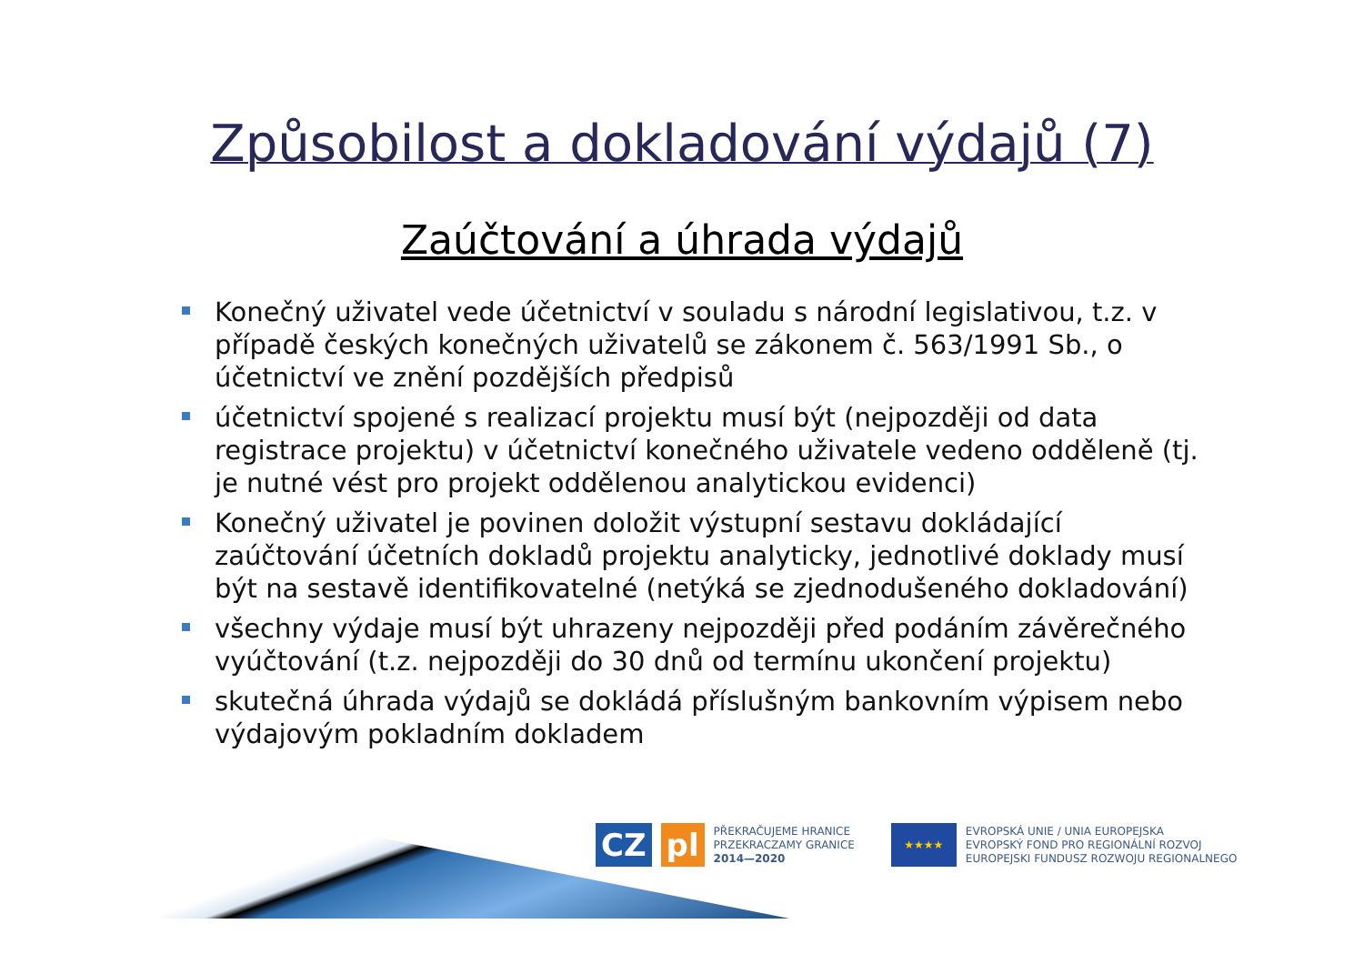Způsobilost a dokladování výdajů (7)
Zaúčtování a úhrada výdajů
Konečný uživatel vede účetnictví v souladu s národní legislativou, t.z. v případě českých konečných uživatelů se zákonem č. 563/1991 Sb., o účetnictví ve znění pozdějších předpisů
účetnictví spojené s realizací projektu musí být (nejpozději od data registrace projektu) v účetnictví konečného uživatele vedeno odděleně (tj. je nutné vést pro projekt oddělenou analytickou evidenci)
Konečný uživatel je povinen doložit výstupní sestavu dokládající zaúčtování účetních dokladů projektu analyticky, jednotlivé doklady musí být na sestavě identifikovatelné (netýká se zjednodušeného dokladování)
všechny výdaje musí být uhrazeny nejpozději před podáním závěrečného vyúčtování (t.z. nejpozději do 30 dnů od termínu ukončení projektu)
skutečná úhrada výdajů se dokládá příslušným bankovním výpisem nebo výdajovým pokladním dokladem
CZ pl
PŘEKRAČUJEME HRANICE
PRZEKRACZAMY GRANICE
2014—2020
★★★★
EVROPSKÁ UNIE / UNIA EUROPEJSKA
EVROPSKÝ FOND PRO REGIONÁLNÍ ROZVOJ
EUROPEJSKI FUNDUSZ ROZWOJU REGIONALNEGO